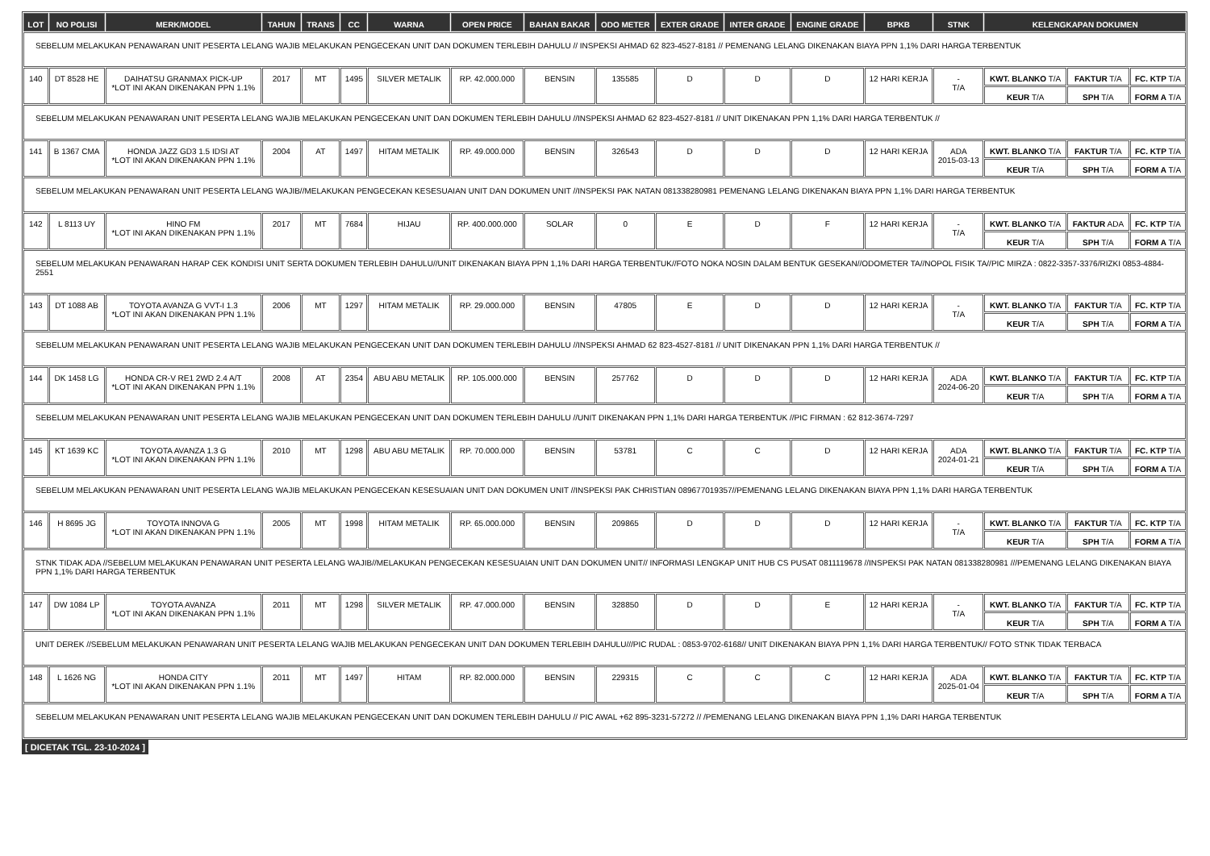| LOT | NO POLISI | MERK/MODEL | TAHUN | TRANS | CC | WARNA | OPEN PRICE | BAHAN BAKAR | ODO METER | EXTER GRADE | INTER GRADE | ENGINE GRADE | BPKB | STNK | KELENGKAPAN DOKUMEN | | |
| --- | --- | --- | --- | --- | --- | --- | --- | --- | --- | --- | --- | --- | --- | --- | --- | --- | --- |
| SEBELUM MELAKUKAN PENAWARAN UNIT PESERTA LELANG WAJIB MELAKUKAN PENGECEKAN UNIT DAN DOKUMEN TERLEBIH DAHULU // INSPEKSI AHMAD 62 823-4527-8181 // PEMENANG LELANG DIKENAKAN BIAYA PPN 1,1% DARI HARGA TERBENTUK | | | | | | | | | | | | | | | | | |
| 140 | DT 8528 HE | DAIHATSU GRANMAX PICK-UP *LOT INI AKAN DIKENAKAN PPN 1.1% | 2017 | MT | 1495 | SILVER METALIK | RP. 42.000.000 | BENSIN | 135585 | D | D | D | 12 HARI KERJA | - T/A | KWT. BLANKO T/A | FAKTUR T/A | FC. KTP T/A |
| | | | | | | | | | | | | | | | KEUR T/A | SPH T/A | FORM A T/A |
| SEBELUM MELAKUKAN PENAWARAN UNIT PESERTA LELANG WAJIB MELAKUKAN PENGECEKAN UNIT DAN DOKUMEN TERLEBIH DAHULU //INSPEKSI AHMAD 62 823-4527-8181 // UNIT DIKENAKAN PPN 1,1% DARI HARGA TERBENTUK // | | | | | | | | | | | | | | | | | |
| 141 | B 1367 CMA | HONDA JAZZ GD3 1.5 IDSI AT *LOT INI AKAN DIKENAKAN PPN 1.1% | 2004 | AT | 1497 | HITAM METALIK | RP. 49.000.000 | BENSIN | 326543 | D | D | D | 12 HARI KERJA | ADA 2015-03-13 | KWT. BLANKO T/A | FAKTUR T/A | FC. KTP T/A |
| | | | | | | | | | | | | | | | KEUR T/A | SPH T/A | FORM A T/A |
| SEBELUM MELAKUKAN PENAWARAN UNIT PESERTA LELANG WAJIB//MELAKUKAN PENGECEKAN KESESUAIAN UNIT DAN DOKUMEN UNIT //INSPEKSI PAK NATAN 081338280981 PEMENANG LELANG DIKENAKAN BIAYA PPN 1,1% DARI HARGA TERBENTUK | | | | | | | | | | | | | | | | | |
| 142 | L 8113 UY | HINO FM *LOT INI AKAN DIKENAKAN PPN 1.1% | 2017 | MT | 7684 | HIJAU | RP. 400.000.000 | SOLAR | 0 | E | D | F | 12 HARI KERJA | - T/A | KWT. BLANKO T/A | FAKTUR ADA | FC. KTP T/A |
| | | | | | | | | | | | | | | | KEUR T/A | SPH T/A | FORM A T/A |
| SEBELUM MELAKUKAN PENAWARAN HARAP CEK KONDISI UNIT SERTA DOKUMEN TERLEBIH DAHULU//UNIT DIKENAKAN BIAYA PPN 1,1% DARI HARGA TERBENTUK//FOTO NOKA NOSIN DALAM BENTUK GESEKAN//ODOMETER TA//NOPOL FISIK TA//PIC MIRZA : 0822-3357-3376/RIZKI 0853-4884-2551 | | | | | | | | | | | | | | | | | |
| 143 | DT 1088 AB | TOYOTA AVANZA G VVT-I 1.3 *LOT INI AKAN DIKENAKAN PPN 1.1% | 2006 | MT | 1297 | HITAM METALIK | RP. 29.000.000 | BENSIN | 47805 | E | D | D | 12 HARI KERJA | - T/A | KWT. BLANKO T/A | FAKTUR T/A | FC. KTP T/A |
| | | | | | | | | | | | | | | | KEUR T/A | SPH T/A | FORM A T/A |
| SEBELUM MELAKUKAN PENAWARAN UNIT PESERTA LELANG WAJIB MELAKUKAN PENGECEKAN UNIT DAN DOKUMEN TERLEBIH DAHULU //INSPEKSI AHMAD 62 823-4527-8181 // UNIT DIKENAKAN PPN 1,1% DARI HARGA TERBENTUK // | | | | | | | | | | | | | | | | | |
| 144 | DK 1458 LG | HONDA CR-V RE1 2WD 2.4 A/T *LOT INI AKAN DIKENAKAN PPN 1.1% | 2008 | AT | 2354 | ABU ABU METALIK | RP. 105.000.000 | BENSIN | 257762 | D | D | D | 12 HARI KERJA | ADA 2024-06-20 | KWT. BLANKO T/A | FAKTUR T/A | FC. KTP T/A |
| | | | | | | | | | | | | | | | KEUR T/A | SPH T/A | FORM A T/A |
| SEBELUM MELAKUKAN PENAWARAN UNIT PESERTA LELANG WAJIB MELAKUKAN PENGECEKAN UNIT DAN DOKUMEN TERLEBIH DAHULU //UNIT DIKENAKAN PPN 1,1% DARI HARGA TERBENTUK //PIC FIRMAN : 62 812-3674-7297 | | | | | | | | | | | | | | | | | |
| 145 | KT 1639 KC | TOYOTA AVANZA 1.3 G *LOT INI AKAN DIKENAKAN PPN 1.1% | 2010 | MT | 1298 | ABU ABU METALIK | RP. 70.000.000 | BENSIN | 53781 | C | C | D | 12 HARI KERJA | ADA 2024-01-21 | KWT. BLANKO T/A | FAKTUR T/A | FC. KTP T/A |
| | | | | | | | | | | | | | | | KEUR T/A | SPH T/A | FORM A T/A |
| SEBELUM MELAKUKAN PENAWARAN UNIT PESERTA LELANG WAJIB MELAKUKAN PENGECEKAN KESESUAIAN UNIT DAN DOKUMEN UNIT //INSPEKSI PAK CHRISTIAN 089677019357//PEMENANG LELANG DIKENAKAN BIAYA PPN 1,1% DARI HARGA TERBENTUK | | | | | | | | | | | | | | | | | |
| 146 | H 8695 JG | TOYOTA INNOVA G *LOT INI AKAN DIKENAKAN PPN 1.1% | 2005 | MT | 1998 | HITAM METALIK | RP. 65.000.000 | BENSIN | 209865 | D | D | D | 12 HARI KERJA | - T/A | KWT. BLANKO T/A | FAKTUR T/A | FC. KTP T/A |
| | | | | | | | | | | | | | | | KEUR T/A | SPH T/A | FORM A T/A |
| STNK TIDAK ADA //SEBELUM MELAKUKAN PENAWARAN UNIT PESERTA LELANG WAJIB//MELAKUKAN PENGECEKAN KESESUAIAN UNIT DAN DOKUMEN UNIT// INFORMASI LENGKAP UNIT HUB CS PUSAT 0811119678 //INSPEKSI PAK NATAN 081338280981 ///PEMENANG LELANG DIKENAKAN BIAYA PPN 1,1% DARI HARGA TERBENTUK | | | | | | | | | | | | | | | | | |
| 147 | DW 1084 LP | TOYOTA AVANZA *LOT INI AKAN DIKENAKAN PPN 1.1% | 2011 | MT | 1298 | SILVER METALIK | RP. 47.000.000 | BENSIN | 328850 | D | D | E | 12 HARI KERJA | - T/A | KWT. BLANKO T/A | FAKTUR T/A | FC. KTP T/A |
| | | | | | | | | | | | | | | | KEUR T/A | SPH T/A | FORM A T/A |
| UNIT DEREK //SEBELUM MELAKUKAN PENAWARAN UNIT PESERTA LELANG WAJIB MELAKUKAN PENGECEKAN UNIT DAN DOKUMEN TERLEBIH DAHULU///PIC RUDAL : 0853-9702-6168// UNIT DIKENAKAN BIAYA PPN 1,1% DARI HARGA TERBENTUK// FOTO STNK TIDAK TERBACA | | | | | | | | | | | | | | | | | |
| 148 | L 1626 NG | HONDA CITY *LOT INI AKAN DIKENAKAN PPN 1.1% | 2011 | MT | 1497 | HITAM | RP. 82.000.000 | BENSIN | 229315 | C | C | C | 12 HARI KERJA | ADA 2025-01-04 | KWT. BLANKO T/A | FAKTUR T/A | FC. KTP T/A |
| | | | | | | | | | | | | | | | KEUR T/A | SPH T/A | FORM A T/A |
| SEBELUM MELAKUKAN PENAWARAN UNIT PESERTA LELANG WAJIB MELAKUKAN PENGECEKAN UNIT DAN DOKUMEN TERLEBIH DAHULU // PIC AWAL +62 895-3231-57272 // /PEMENANG LELANG DIKENAKAN BIAYA PPN 1,1% DARI HARGA TERBENTUK | | | | | | | | | | | | | | | | | |
[ DICETAK TGL. 23-10-2024 ]